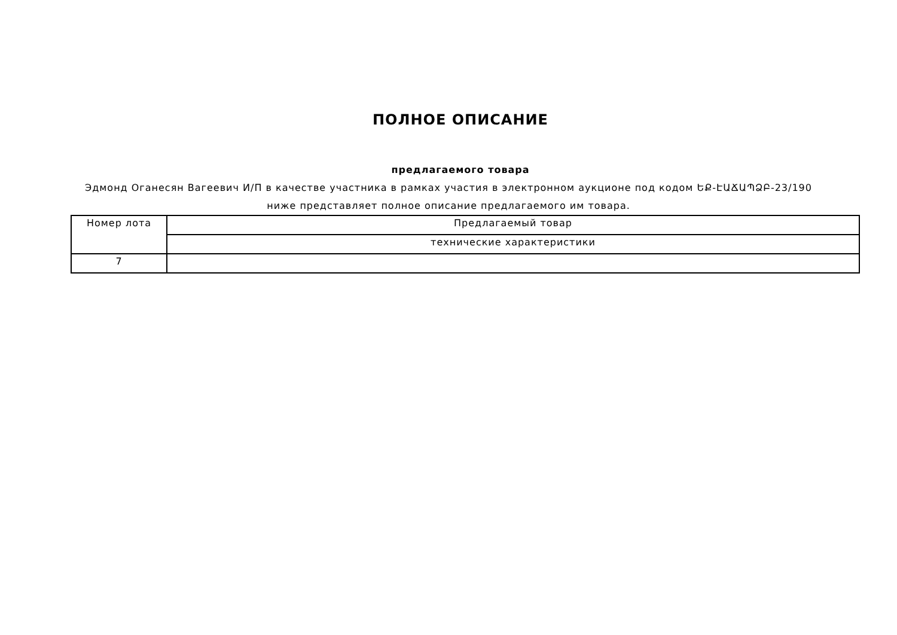ПОЛНОЕ ОПИСАНИЕ
предлагаемого товара
Эдмонд Оганесян Вагеевич И/П в качестве участника в рамках участия в электронном аукционе под кодом ԵՔ-ԷԱՃԱՊՁԲ-23/190 ниже представляет полное описание предлагаемого им товара.
| Номер лота | Предлагаемый товар |
| --- | --- |
| | технические характеристики |
| 7 | |